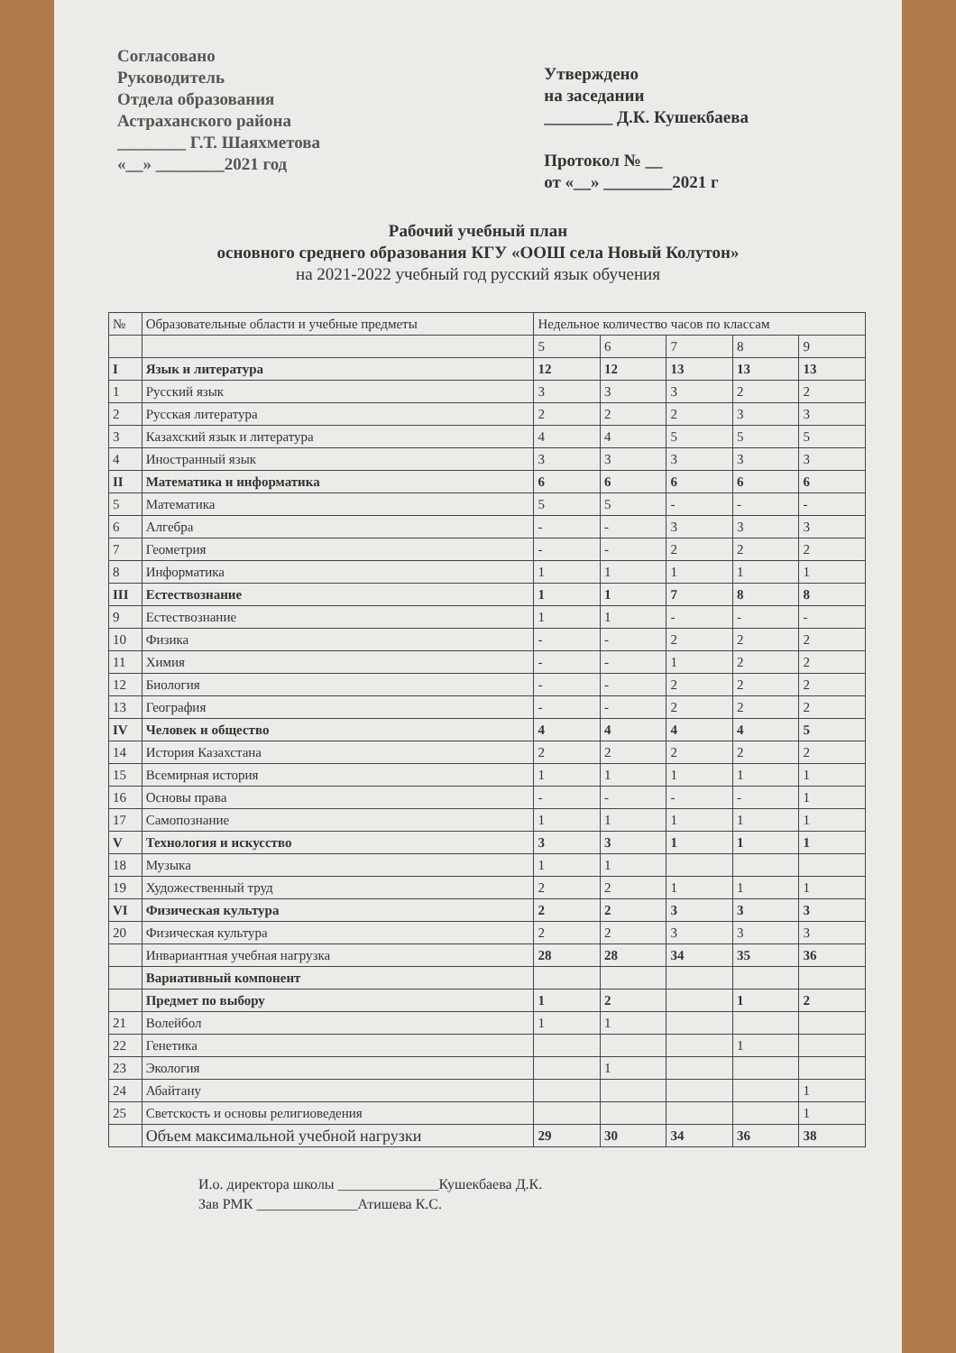Согласовано
Руководитель
Отдела образования
Астраханского района
________ Г.Т. Шаяхметова
«__» ________2021 год
Утверждено
на заседании
________ Д.К. Кушекбаева
Протокол № __
от «__» ________2021 г
Рабочий учебный план
основного среднего образования КГУ «ООШ села Новый Колутон»
на 2021-2022 учебный год русский язык обучения
| № | Образовательные области и учебные предметы | Недельное количество часов по классам | | | | |
| --- | --- | --- | --- | --- | --- | --- |
| | | 5 | 6 | 7 | 8 | 9 |
| I | Язык и литература | 12 | 12 | 13 | 13 | 13 |
| 1 | Русский язык | 3 | 3 | 3 | 2 | 2 |
| 2 | Русская литература | 2 | 2 | 2 | 3 | 3 |
| 3 | Казахский язык и литература | 4 | 4 | 5 | 5 | 5 |
| 4 | Иностранный язык | 3 | 3 | 3 | 3 | 3 |
| II | Математика и информатика | 6 | 6 | 6 | 6 | 6 |
| 5 | Математика | 5 | 5 | - | - | - |
| 6 | Алгебра | - | - | 3 | 3 | 3 |
| 7 | Геометрия | - | - | 2 | 2 | 2 |
| 8 | Информатика | 1 | 1 | 1 | 1 | 1 |
| III | Естествознание | 1 | 1 | 7 | 8 | 8 |
| 9 | Естествознание | 1 | 1 | - | - | - |
| 10 | Физика | - | - | 2 | 2 | 2 |
| 11 | Химия | - | - | 1 | 2 | 2 |
| 12 | Биология | - | - | 2 | 2 | 2 |
| 13 | География | - | - | 2 | 2 | 2 |
| IV | Человек и общество | 4 | 4 | 4 | 4 | 5 |
| 14 | История Казахстана | 2 | 2 | 2 | 2 | 2 |
| 15 | Всемирная история | 1 | 1 | 1 | 1 | 1 |
| 16 | Основы права | - | - | - | - | 1 |
| 17 | Самопознание | 1 | 1 | 1 | 1 | 1 |
| V | Технология и искусство | 3 | 3 | 1 | 1 | 1 |
| 18 | Музыка | 1 | 1 | | | |
| 19 | Художественный труд | 2 | 2 | 1 | 1 | 1 |
| VI | Физическая культура | 2 | 2 | 3 | 3 | 3 |
| 20 | Физическая культура | 2 | 2 | 3 | 3 | 3 |
| | Инвариантная учебная нагрузка | 28 | 28 | 34 | 35 | 36 |
| | Вариативный компонент | | | | | |
| | Предмет по выбору | 1 | 2 | | 1 | 2 |
| 21 | Волейбол | 1 | 1 | | | |
| 22 | Генетика | | | | 1 | |
| 23 | Экология | | 1 | | | |
| 24 | Абайтану | | | | | 1 |
| 25 | Светскость и основы религиоведения | | | | | 1 |
| | Объем максимальной учебной нагрузки | 29 | 30 | 34 | 36 | 38 |
И.о. директора школы ______________Кушекбаева Д.К.
Зав РМК ______________Атишева К.С.